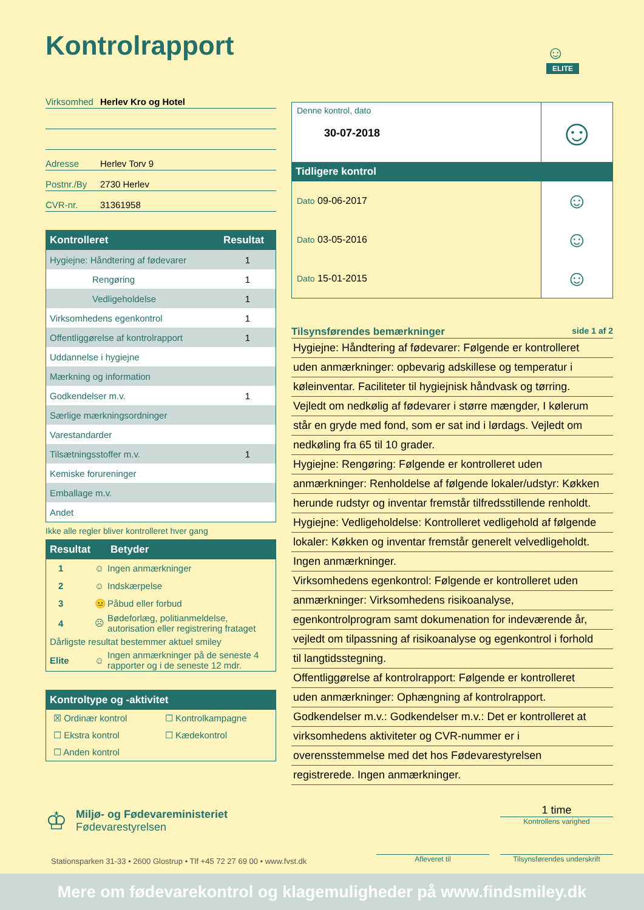Kontrolrapport
☺
ELITE
Virksomhed Herlev Kro og Hotel
Adresse Herlev Torv 9
Postnr./By 2730 Herlev
CVR-nr. 31361958
| Kontrolleret | Resultat |
| --- | --- |
| Hygiejne: Håndtering af fødevarer | 1 |
| Rengøring | 1 |
| Vedligeholdelse | 1 |
| Virksomhedens egenkontrol | 1 |
| Offentliggørelse af kontrolrapport | 1 |
| Uddannelse i hygiejne | |
| Mærkning og information | |
| Godkendelser m.v. | 1 |
| Særlige mærkningsordninger | |
| Varestandarder | |
| Tilsætningsstoffer m.v. | 1 |
| Kemiske forureninger | |
| Emballage m.v. | |
| Andet | |
Ikke alle regler bliver kontrolleret hver gang
| Resultat | | Betyder |
| --- | --- | --- |
| 1 | ☺ | Ingen anmærkninger |
| 2 | ☺ | Indskærpelse |
| 3 | 😐 | Påbud eller forbud |
| 4 | ☹ | Bødeforlæg, politianmeldelse, autorisation eller registrering frataget |
| Dårligste resultat bestemmer aktuel smiley | | |
| Elite | ☺ | Ingen anmærkninger på de seneste 4 rapporter og i de seneste 12 mdr. |
| Kontroltype og -aktivitet | |
| --- | --- |
| ☒ Ordinær kontrol | ☐ Kontrolkampagne |
| ☐ Ekstra kontrol | ☐ Kædekontrol |
| ☐ Anden kontrol | |
| Denne kontrol, dato 30-07-2018 | ☺ |
| Tidligere kontrol | |
| Dato 09-06-2017 | ☺ |
| Dato 03-05-2016 | ☺ |
| Dato 15-01-2015 | ☺ |
Tilsynsførendes bemærkninger side 1 af 2
Hygiejne: Håndtering af fødevarer: Følgende er kontrolleret
uden anmærkninger: opbevarig adskillese og temperatur i
køleinventar. Faciliteter til hygiejnisk håndvask og tørring.
Vejledt om nedkølig af fødevarer i større mængder, I kølerum
står en gryde med fond, som er sat ind i lørdags. Vejledt om
nedkøling fra 65 til 10 grader.
Hygiejne: Rengøring: Følgende er kontrolleret uden
anmærkninger: Renholdelse af følgende lokaler/udstyr: Køkken
herunde rudstyr og inventar fremstår tilfredsstillende renholdt.
Hygiejne: Vedligeholdelse: Kontrolleret vedligehold af følgende
lokaler: Køkken og inventar fremstår generelt velvedligeholdt.
Ingen anmærkninger.
Virksomhedens egenkontrol: Følgende er kontrolleret uden
anmærkninger: Virksomhedens risikoanalyse,
egenkontrolprogram samt dokumenation for indeværende år,
vejledt om tilpassning af risikoanalyse og egenkontrol i forhold
til langtidsstegning.
Offentliggørelse af kontrolrapport: Følgende er kontrolleret
uden anmærkninger: Ophængning af kontrolrapport.
Godkendelser m.v.: Godkendelser m.v.: Det er kontrolleret at
virksomhedens aktiviteter og CVR-nummer er i
overensstemmelse med det hos Fødevarestyrelsen
registrerede. Ingen anmærkninger.
♔
Miljø- og Fødevareministeriet
Fødevarestyrelsen
1 time
Kontrollens varighed
Stationsparken 31-33 • 2600 Glostrup • Tlf +45 72 27 69 00 • www.fvst.dk
Afleveret til
Tilsynsførendes underskrift
Mere om fødevarekontrol og klagemuligheder på www.findsmiley.dk